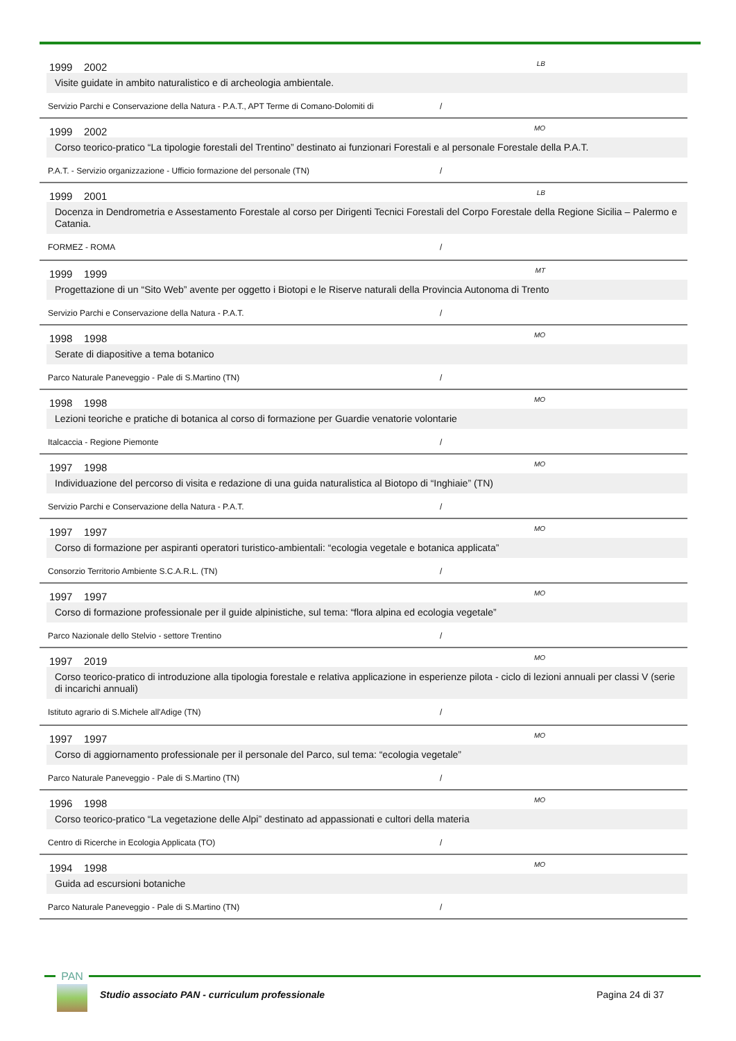1999 2002 LB
Visite guidate in ambito naturalistico e di archeologia ambientale.
Servizio Parchi e Conservazione della Natura - P.A.T., APT Terme di Comano-Dolomiti di /
1999 2002 MO
Corso teorico-pratico “La tipologie forestali del Trentino” destinato ai funzionari Forestali e al personale Forestale della P.A.T.
P.A.T. - Servizio organizzazione - Ufficio formazione del personale (TN) /
1999 2001 LB
Docenza in Dendrometria e Assestamento Forestale al corso per Dirigenti Tecnici Forestali del Corpo Forestale della Regione Sicilia – Palermo e Catania.
FORMEZ - ROMA /
1999 1999 MT
Progettazione di un “Sito Web” avente per oggetto i Biotopi e le Riserve naturali della Provincia Autonoma di Trento
Servizio Parchi e Conservazione della Natura - P.A.T. /
1998 1998 MO
Serate di diapositive a tema botanico
Parco Naturale Paneveggio - Pale di S.Martino (TN) /
1998 1998 MO
Lezioni teoriche e pratiche di botanica al corso di formazione per Guardie venatorie volontarie
Italcaccia - Regione Piemonte /
1997 1998 MO
Individuazione del percorso di visita e redazione di una guida naturalistica al Biotopo di “Inghiaie” (TN)
Servizio Parchi e Conservazione della Natura - P.A.T. /
1997 1997 MO
Corso di formazione per aspiranti operatori turistico-ambientali: “ecologia vegetale e botanica applicata”
Consorzio Territorio Ambiente S.C.A.R.L. (TN) /
1997 1997 MO
Corso di formazione professionale per il guide alpinistiche, sul tema: “flora alpina ed ecologia vegetale”
Parco Nazionale dello Stelvio - settore Trentino /
1997 2019 MO
Corso teorico-pratico di introduzione alla tipologia forestale e relativa applicazione in esperienze pilota - ciclo di lezioni annuali per classi V (serie di incarichi annuali)
Istituto agrario di S.Michele all'Adige (TN) /
1997 1997 MO
Corso di aggiornamento professionale per il personale del Parco, sul tema: “ecologia vegetale”
Parco Naturale Paneveggio - Pale di S.Martino (TN) /
1996 1998 MO
Corso teorico-pratico “La vegetazione delle Alpi” destinato ad appassionati e cultori della materia
Centro di Ricerche in Ecologia Applicata (TO) /
1994 1998 MO
Guida ad escursioni botaniche
Parco Naturale Paneveggio - Pale di S.Martino (TN) /
PAN
Studio associato PAN - curriculum professionale
Pagina 24 di 37